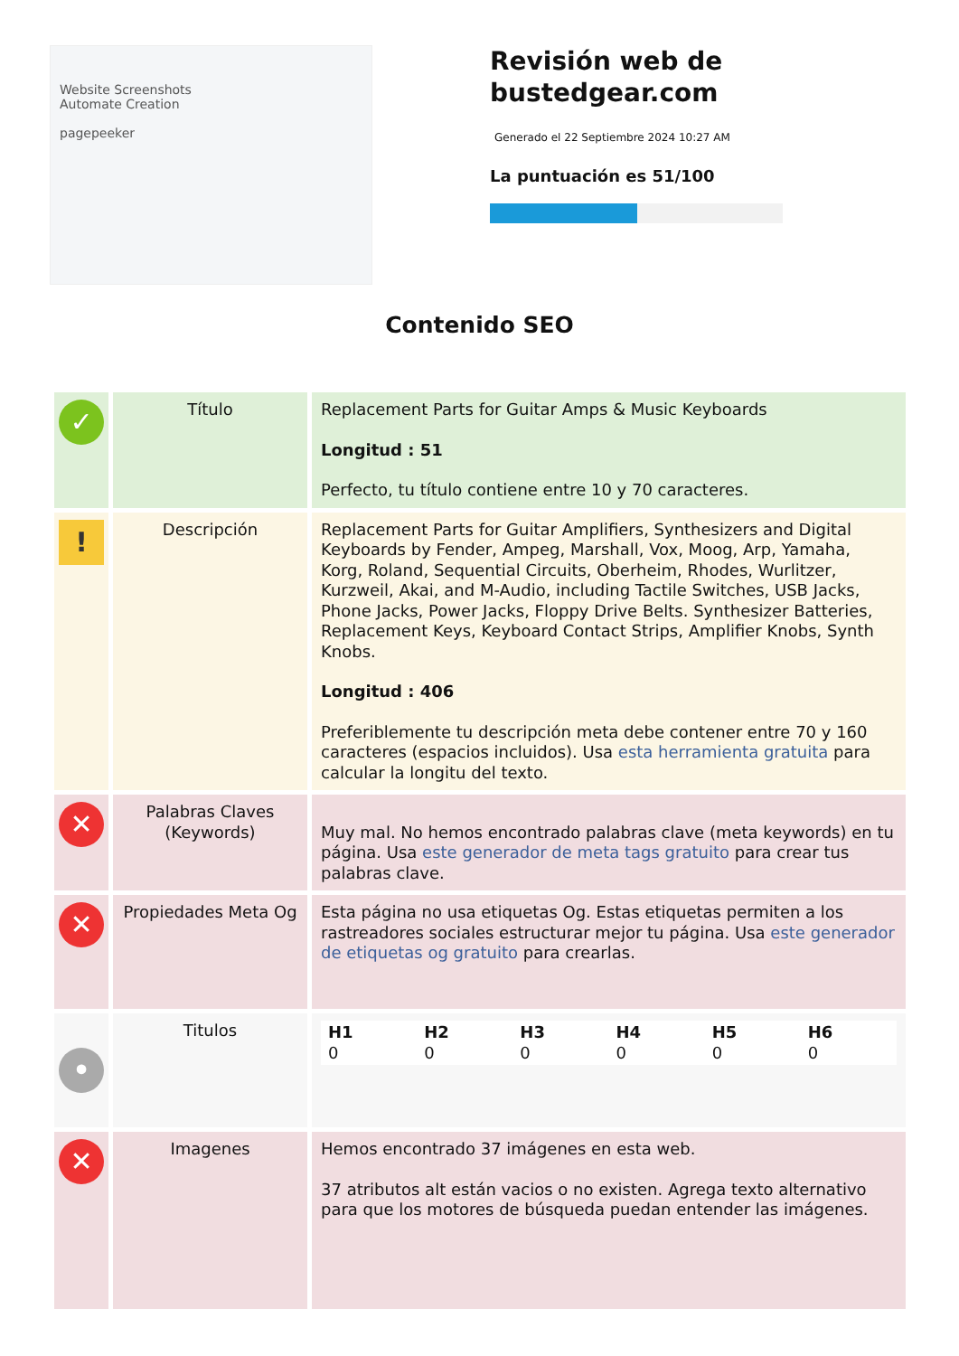Website Screenshots
Automate Creation
pagepeeker
Revisión web de
bustedgear.com
Generado el 22 Septiembre 2024 10:27 AM
La puntuación es 51/100
Contenido SEO
| ✓ | Título | Replacement Parts for Guitar Amps & Music Keyboards Longitud : 51 Perfecto, tu título contiene entre 10 y 70 caracteres. |
| ! | Descripción | Replacement Parts for Guitar Amplifiers, Synthesizers and Digital Keyboards by Fender, Ampeg, Marshall, Vox, Moog, Arp, Yamaha, Korg, Roland, Sequential Circuits, Oberheim, Rhodes, Wurlitzer, Kurzweil, Akai, and M-Audio, including Tactile Switches, USB Jacks, Phone Jacks, Power Jacks, Floppy Drive Belts. Synthesizer Batteries, Replacement Keys, Keyboard Contact Strips, Amplifier Knobs, Synth Knobs. Longitud : 406 Preferiblemente tu descripción meta debe contener entre 70 y 160 caracteres (espacios incluidos). Usa esta herramienta gratuita para calcular la longitu del texto. |
| ✕ | Palabras Claves (Keywords) | Muy mal. No hemos encontrado palabras clave (meta keywords) en tu página. Usa este generador de meta tags gratuito para crear tus palabras clave. |
| ✕ | Propiedades Meta Og | Esta página no usa etiquetas Og. Estas etiquetas permiten a los rastreadores sociales estructurar mejor tu página. Usa este generador de etiquetas og gratuito para crearlas. |
| • | Titulos | / H1 0 / H2 0 / H3 0 / H4 0 / H5 0 / H6 0 / |
| ✕ | Imagenes | Hemos encontrado 37 imágenes en esta web. 37 atributos alt están vacios o no existen. Agrega texto alternativo para que los motores de búsqueda puedan entender las imágenes. |